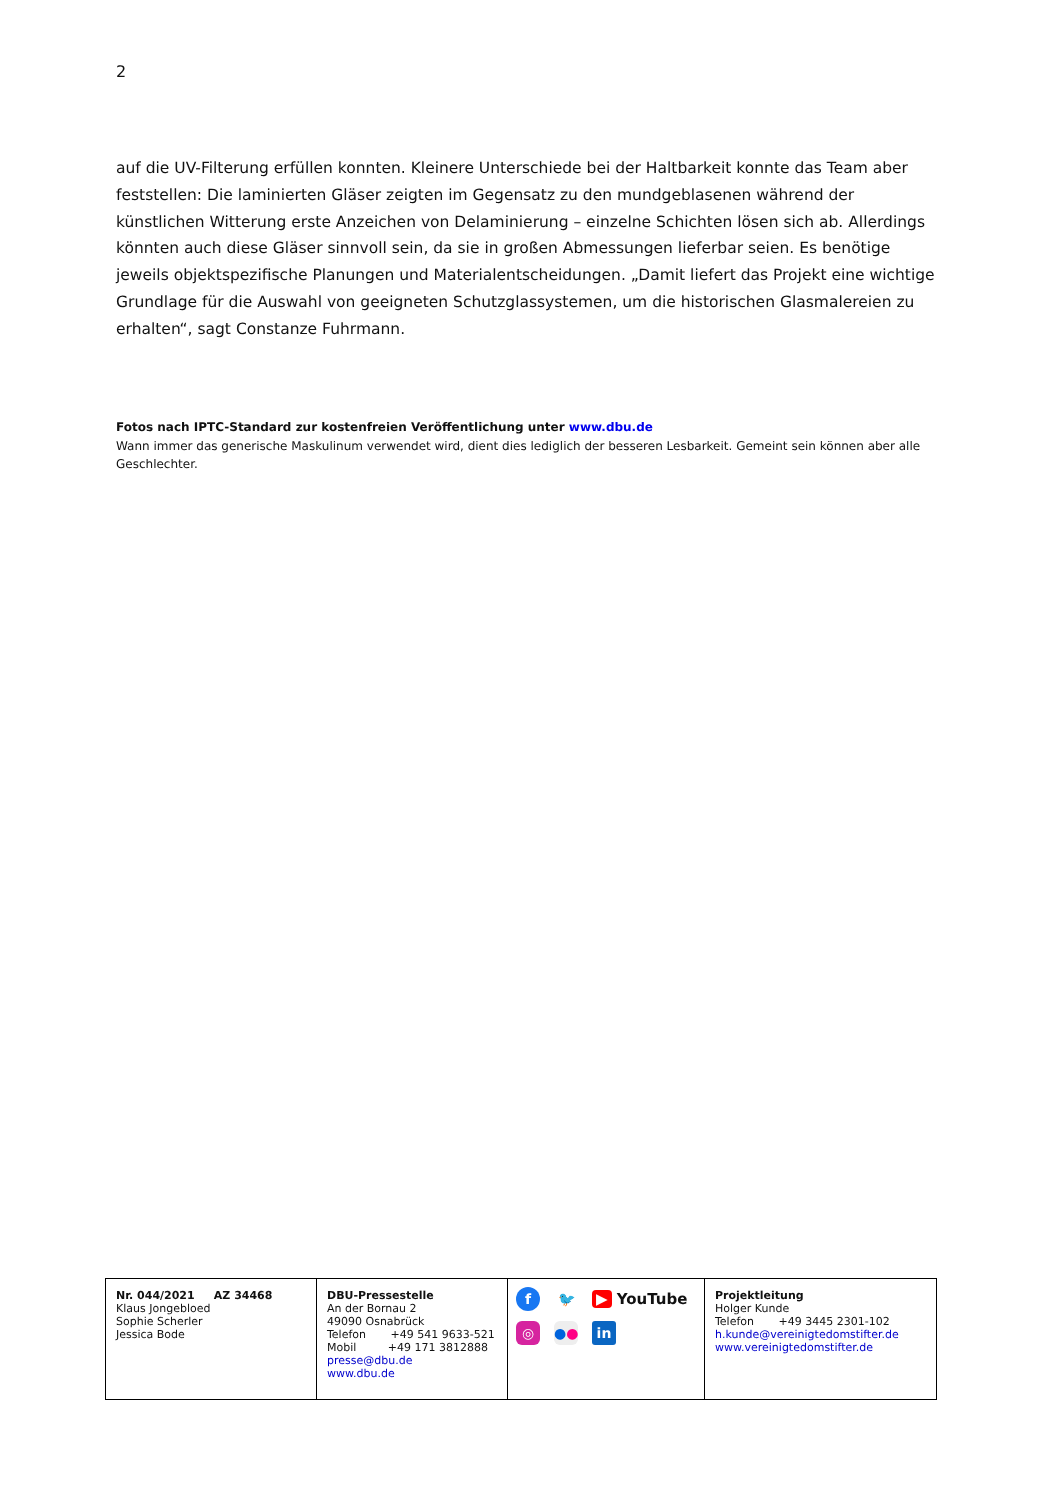2
auf die UV-Filterung erfüllen konnten. Kleinere Unterschiede bei der Haltbarkeit konnte das Team aber feststellen: Die laminierten Gläser zeigten im Gegensatz zu den mundgeblasenen während der künstlichen Witterung erste Anzeichen von Delaminierung – einzelne Schichten lösen sich ab. Allerdings könnten auch diese Gläser sinnvoll sein, da sie in großen Abmessungen lieferbar seien. Es benötige jeweils objektspezifische Planungen und Materialentscheidungen. „Damit liefert das Projekt eine wichtige Grundlage für die Auswahl von geeigneten Schutzglassystemen, um die historischen Glasmalereien zu erhalten“, sagt Constanze Fuhrmann.
Fotos nach IPTC-Standard zur kostenfreien Veröffentlichung unter www.dbu.de
Wann immer das generische Maskulinum verwendet wird, dient dies lediglich der besseren Lesbarkeit. Gemeint sein können aber alle Geschlechter.
| Nr. 044/2021 AZ 34468 Klaus Jongebloed Sophie Scherler Jessica Bode | DBU-Pressestelle An der Bornau 2 49090 Osnabrück Telefon +49 541 9633-521 Mobil +49 171 3812888 presse@dbu.de www.dbu.de | f 🐦 ▶ YouTube ◎ ● ● in | Projektleitung Holger Kunde Telefon +49 3445 2301-102 h.kunde@vereinigtedomstifter.de www.vereinigtedomstifter.de |